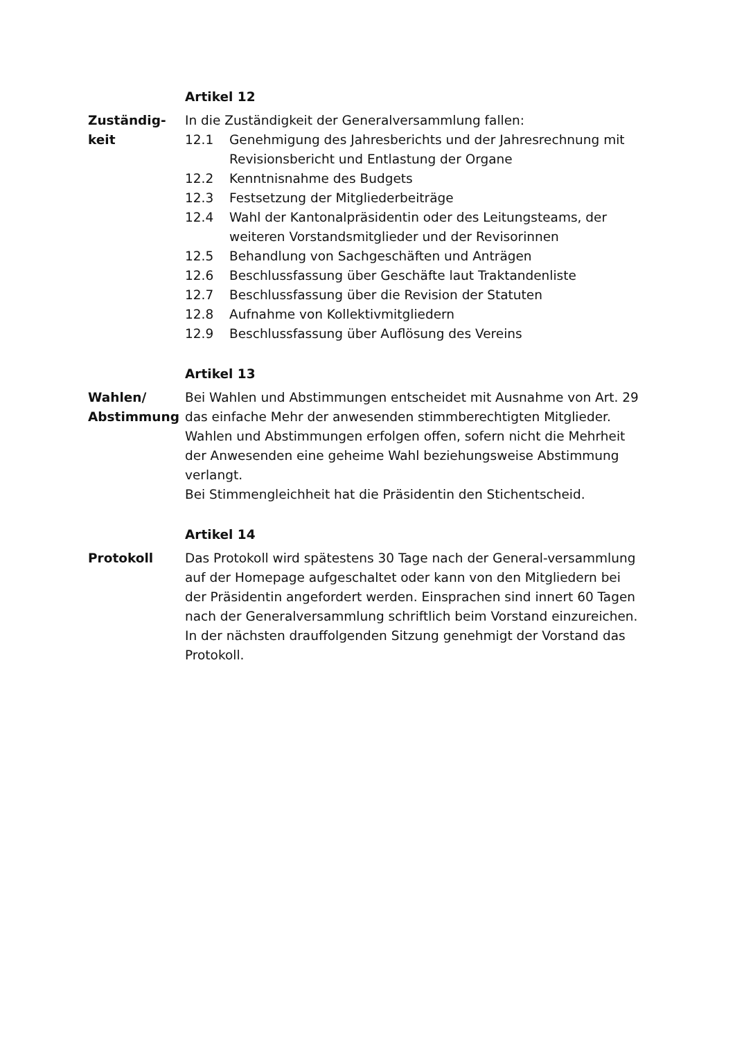Artikel 12
Zuständig-
keit
In die Zuständigkeit der Generalversammlung fallen:
12.1 Genehmigung des Jahresberichts und der Jahresrechnung mit Revisionsbericht und Entlastung der Organe
12.2 Kenntnisnahme des Budgets
12.3 Festsetzung der Mitgliederbeiträge
12.4 Wahl der Kantonalpräsidentin oder des Leitungsteams, der weiteren Vorstandsmitglieder und der Revisorinnen
12.5 Behandlung von Sachgeschäften und Anträgen
12.6 Beschlussfassung über Geschäfte laut Traktandenliste
12.7 Beschlussfassung über die Revision der Statuten
12.8 Aufnahme von Kollektivmitgliedern
12.9 Beschlussfassung über Auflösung des Vereins
Artikel 13
Wahlen/
Abstimmung
Bei Wahlen und Abstimmungen entscheidet mit Ausnahme von Art. 29 das einfache Mehr der anwesenden stimmberechtigten Mitglieder. Wahlen und Abstimmungen erfolgen offen, sofern nicht die Mehrheit der Anwesenden eine geheime Wahl beziehungsweise Abstimmung verlangt.
Bei Stimmengleichheit hat die Präsidentin den Stichentscheid.
Artikel 14
Protokoll Das Protokoll wird spätestens 30 Tage nach der General-versammlung auf der Homepage aufgeschaltet oder kann von den Mitgliedern bei der Präsidentin angefordert werden. Einsprachen sind innert 60 Tagen nach der Generalversammlung schriftlich beim Vorstand einzureichen.
In der nächsten drauffolgenden Sitzung genehmigt der Vorstand das Protokoll.